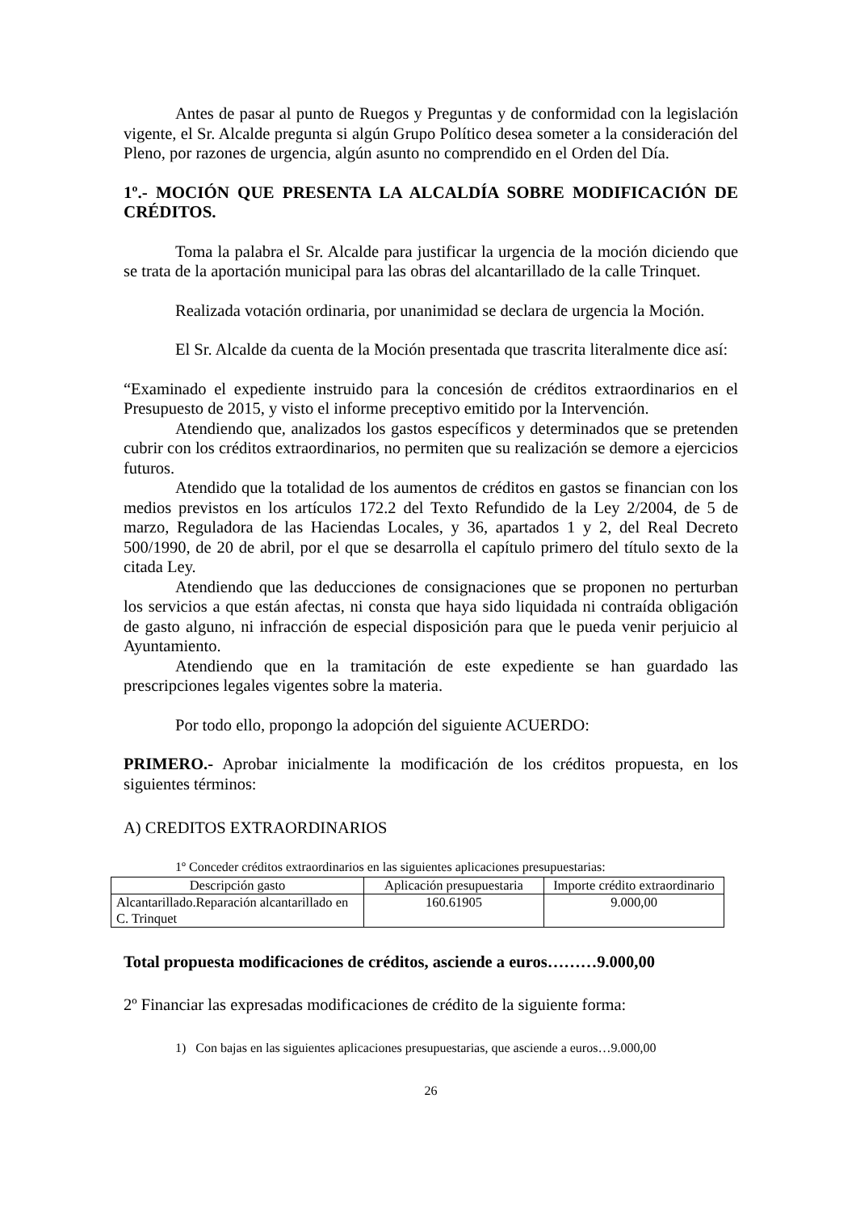Antes de pasar al punto de Ruegos y Preguntas y de conformidad con la legislación vigente, el Sr. Alcalde pregunta si algún Grupo Político desea someter a la consideración del Pleno, por razones de urgencia, algún asunto no comprendido en el Orden del Día.
1º.- MOCIÓN QUE PRESENTA LA ALCALDÍA SOBRE MODIFICACIÓN DE CRÉDITOS.
Toma la palabra el Sr. Alcalde para justificar la urgencia de la moción diciendo que se trata de la aportación municipal para las obras del alcantarillado de la calle Trinquet.
Realizada votación ordinaria, por unanimidad se declara de urgencia la Moción.
El Sr. Alcalde da cuenta de la Moción presentada que trascrita literalmente dice así:
“Examinado el expediente instruido para la concesión de créditos extraordinarios en el Presupuesto de 2015, y visto el informe preceptivo emitido por la Intervención.
Atendiendo que, analizados los gastos específicos y determinados que se pretenden cubrir con los créditos extraordinarios, no permiten que su realización se demore a ejercicios futuros.
Atendido que la totalidad de los aumentos de créditos en gastos se financian con los medios previstos en los artículos 172.2 del Texto Refundido de la Ley 2/2004, de 5 de marzo, Reguladora de las Haciendas Locales, y 36, apartados 1 y 2, del Real Decreto 500/1990, de 20 de abril, por el que se desarrolla el capítulo primero del título sexto de la citada Ley.
Atendiendo que las deducciones de consignaciones que se proponen no perturban los servicios a que están afectas, ni consta que haya sido liquidada ni contraída obligación de gasto alguno, ni infracción de especial disposición para que le pueda venir perjuicio al Ayuntamiento.
Atendiendo que en la tramitación de este expediente se han guardado las prescripciones legales vigentes sobre la materia.
Por todo ello, propongo la adopción del siguiente ACUERDO:
PRIMERO.- Aprobar inicialmente la modificación de los créditos propuesta, en los siguientes términos:
A) CREDITOS EXTRAORDINARIOS
1º Conceder créditos extraordinarios en las siguientes aplicaciones presupuestarias:
| Descripción gasto | Aplicación presupuestaria | Importe crédito extraordinario |
| --- | --- | --- |
| Alcantarillado.Reparación alcantarillado en C. Trinquet | 160.61905 | 9.000,00 |
Total propuesta modificaciones de créditos, asciende a euros………9.000,00
2º Financiar las expresadas modificaciones de crédito de la siguiente forma:
1) Con bajas en las siguientes aplicaciones presupuestarias, que asciende a euros…9.000,00
26